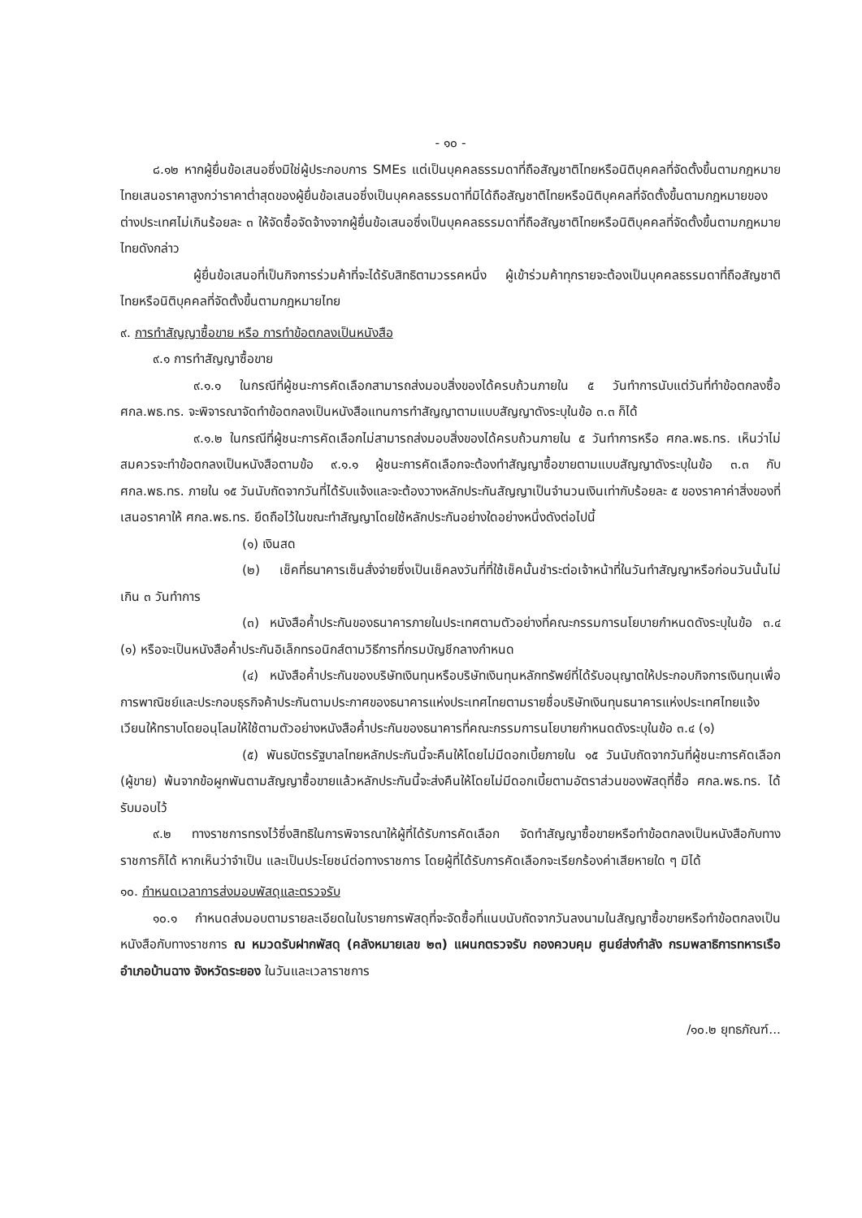- ๑๐ -
๘.๑๒ หากผู้ยื่นข้อเสนอซึ่งมิใช่ผู้ประกอบการ SMEs แต่เป็นบุคคลธรรมดาที่ถือสัญชาติไทยหรือนิติบุคคลที่จัดตั้งขึ้นตามกฎหมายไทยเสนอราคาสูงกว่าราคาต่ำสุดของผู้ยื่นข้อเสนอซึ่งเป็นบุคคลธรรมดาที่มิได้ถือสัญชาติไทยหรือนิติบุคคลที่จัดตั้งขึ้นตามกฎหมายของต่างประเทศไม่เกินร้อยละ ๓ ให้จัดซื้อจัดจ้างจากผู้ยื่นข้อเสนอซึ่งเป็นบุคคลธรรมดาที่ถือสัญชาติไทยหรือนิติบุคคลที่จัดตั้งขึ้นตามกฎหมายไทยดังกล่าว
ผู้ยื่นข้อเสนอที่เป็นกิจการร่วมค้าที่จะได้รับสิทธิตามวรรคหนึ่ง ผู้เข้าร่วมค้าทุกรายจะต้องเป็นบุคคลธรรมดาที่ถือสัญชาติไทยหรือนิติบุคคลที่จัดตั้งขึ้นตามกฎหมายไทย
๙. การทำสัญญาซื้อขาย หรือ การทำข้อตกลงเป็นหนังสือ
๙.๑ การทำสัญญาซื้อขาย
๙.๑.๑ ในกรณีที่ผู้ชนะการคัดเลือกสามารถส่งมอบสิ่งของได้ครบถ้วนภายใน ๕ วันทำการนับแต่วันที่ทำข้อตกลงซื้อ ศกล.พธ.ทร. จะพิจารณาจัดทำข้อตกลงเป็นหนังสือแทนการทำสัญญาตามแบบสัญญาดังระบุในข้อ ๓.๓ ก็ได้
๙.๑.๒ ในกรณีที่ผู้ชนะการคัดเลือกไม่สามารถส่งมอบสิ่งของได้ครบถ้วนภายใน ๕ วันทำการหรือ ศกล.พธ.ทร. เห็นว่าไม่สมควรจะทำข้อตกลงเป็นหนังสือตามข้อ ๙.๑.๑ ผู้ชนะการคัดเลือกจะต้องทำสัญญาซื้อขายตามแบบสัญญาดังระบุในข้อ ๓.๓ กับ ศกล.พธ.ทร. ภายใน ๑๕ วันนับถัดจากวันที่ได้รับแจ้งและจะต้องวางหลักประกันสัญญาเป็นจำนวนเงินเท่ากับร้อยละ ๕ ของราคาค่าสิ่งของที่เสนอราคาให้ ศกล.พธ.ทร. ยึดถือไว้ในขณะทำสัญญาโดยใช้หลักประกันอย่างใดอย่างหนึ่งดังต่อไปนี้
(๑) เงินสด
(๒) เช็คที่ธนาคารเซ็นสั่งจ่ายซึ่งเป็นเช็คลงวันที่ที่ใช้เช็คนั้นชำระต่อเจ้าหน้าที่ในวันทำสัญญาหรือก่อนวันนั้นไม่เกิน ๓ วันทำการ
(๓) หนังสือค้ำประกันของธนาคารภายในประเทศตามตัวอย่างที่คณะกรรมการนโยบายกำหนดดังระบุในข้อ ๓.๔ (๑) หรือจะเป็นหนังสือค้ำประกันอิเล็กทรอนิกส์ตามวิธีการที่กรมบัญชีกลางกำหนด
(๔) หนังสือค้ำประกันของบริษัทเงินทุนหรือบริษัทเงินทุนหลักทรัพย์ที่ได้รับอนุญาตให้ประกอบกิจการเงินทุนเพื่อการพาณิชย์และประกอบธุรกิจค้าประกันตามประกาศของธนาคารแห่งประเทศไทยตามรายชื่อบริษัทเงินทุนธนาคารแห่งประเทศไทยแจ้งเวียนให้ทราบโดยอนุโลมให้ใช้ตามตัวอย่างหนังสือค้ำประกันของธนาคารที่คณะกรรมการนโยบายกำหนดดังระบุในข้อ ๓.๔ (๑)
(๕) พันธบัตรรัฐบาลไทยหลักประกันนี้จะคืนให้โดยไม่มีดอกเบี้ยภายใน ๑๕ วันนับถัดจากวันที่ผู้ชนะการคัดเลือก (ผู้ขาย) พ้นจากข้อผูกพันตามสัญญาซื้อขายแล้วหลักประกันนี้จะส่งคืนให้โดยไม่มีดอกเบี้ยตามอัตราส่วนของพัสดุที่ซื้อ ศกล.พธ.ทร. ได้รับมอบไว้
๙.๒ ทางราชการทรงไว้ซึ่งสิทธิในการพิจารณาให้ผู้ที่ได้รับการคัดเลือก จัดทำสัญญาซื้อขายหรือทำข้อตกลงเป็นหนังสือกับทางราชการก็ได้ หากเห็นว่าจำเป็น และเป็นประโยชน์ต่อทางราชการ โดยผู้ที่ได้รับการคัดเลือกจะเรียกร้องค่าเสียหายใด ๆ มิได้
๑๐. กำหนดเวลาการส่งมอบพัสดุและตรวจรับ
๑๐.๑ กำหนดส่งมอบตามรายละเอียดในใบรายการพัสดุที่จะจัดซื้อที่แนบนับถัดจากวันลงนามในสัญญาซื้อขายหรือทำข้อตกลงเป็นหนังสือกับทางราชการ ณ หมวดรับฝากพัสดุ (คลังหมายเลข ๒๓) แผนกตรวจรับ กองควบคุม ศูนย์ส่งกำลัง กรมพลาธิการทหารเรือ อำเภอบ้านฉาง จังหวัดระยอง ในวันและเวลาราชการ
/๑๐.๒ ยุทธภัณฑ์...